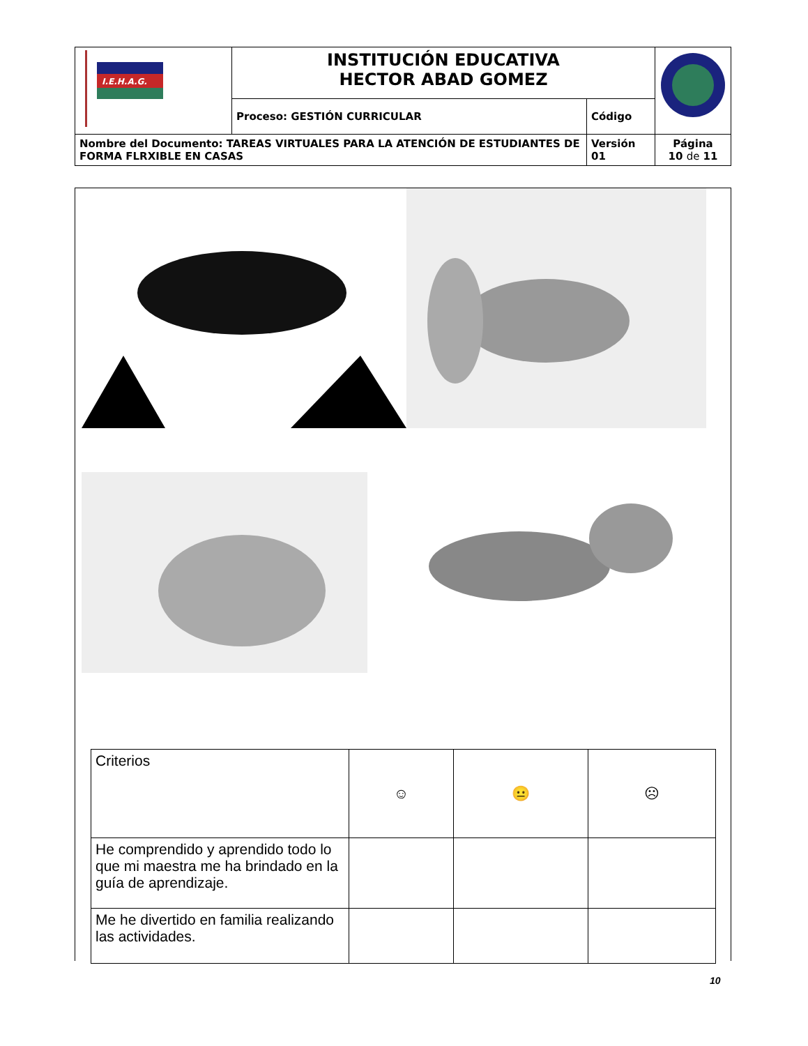| I.E.H.A.G. | INSTITUCIÓN EDUCATIVA HECTOR ABAD GOMEZ | | |
| | Proceso: GESTIÓN CURRICULAR | Código | |
| Nombre del Documento: TAREAS VIRTUALES PARA LA ATENCIÓN DE ESTUDIANTES DE FORMA FLRXIBLE EN CASAS | | Versión 01 | Página 10 de 11 |
| Criterios | ☺ | 😐 | ☹ |
| He comprendido y aprendido todo lo que mi maestra me ha brindado en la guía de aprendizaje. | | | |
| Me he divertido en familia realizando las actividades. | | | |
10